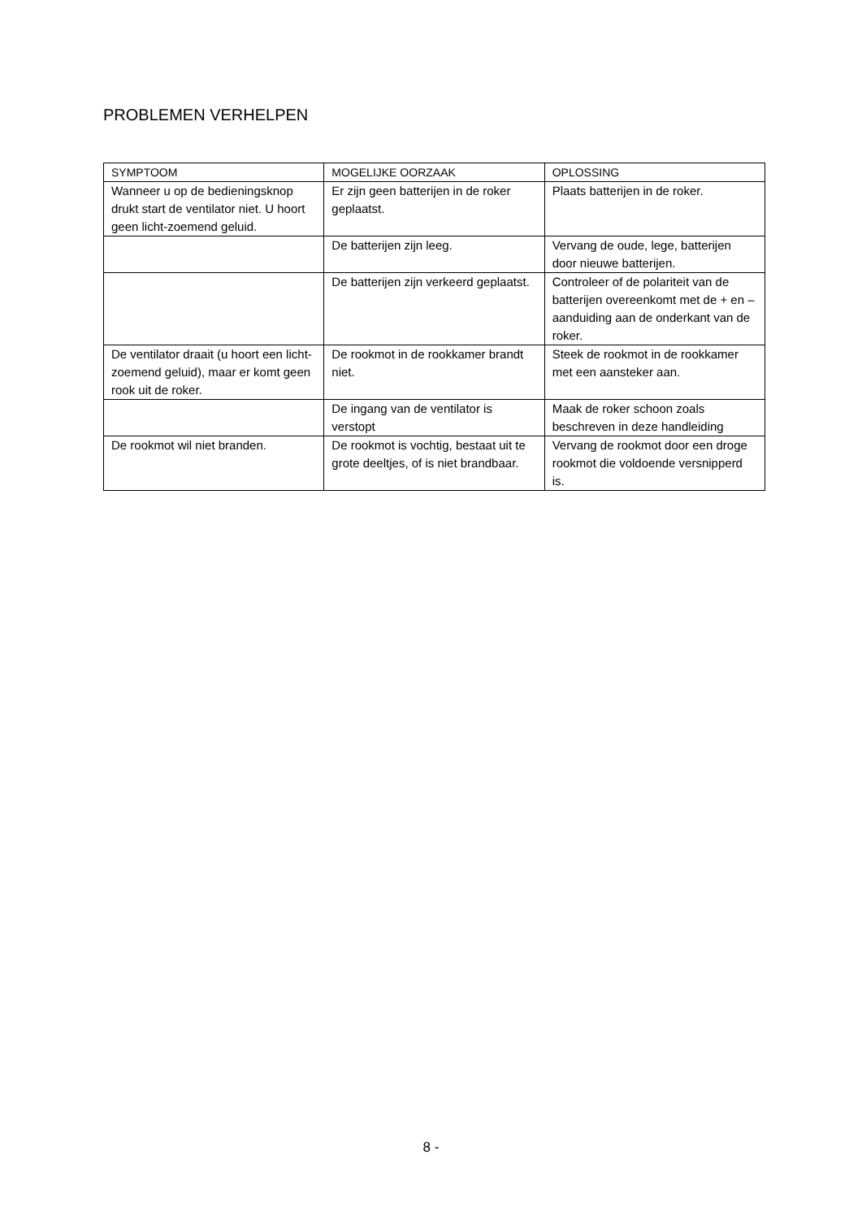PROBLEMEN VERHELPEN
| SYMPTOOM | MOGELIJKE OORZAAK | OPLOSSING |
| --- | --- | --- |
| Wanneer u op de bedieningsknop drukt start de ventilator niet. U hoort geen licht-zoemend geluid. | Er zijn geen batterijen in de roker geplaatst. | Plaats batterijen in de roker. |
| | De batterijen zijn leeg. | Vervang de oude, lege, batterijen door nieuwe batterijen. |
| | De batterijen zijn verkeerd geplaatst. | Controleer of de polariteit van de batterijen overeenkomt met de + en – aanduiding aan de onderkant van de roker. |
| De ventilator draait (u hoort een licht-zoemend geluid), maar er komt geen rook uit de roker. | De rookmot in de rookkamer brandt niet. | Steek de rookmot in de rookkamer met een aansteker aan. |
| | De ingang van de ventilator is verstopt | Maak de roker schoon zoals beschreven in deze handleiding |
| De rookmot wil niet branden. | De rookmot is vochtig, bestaat uit te grote deeltjes, of is niet brandbaar. | Vervang de rookmot door een droge rookmot die voldoende versnipperd is. |
8 -